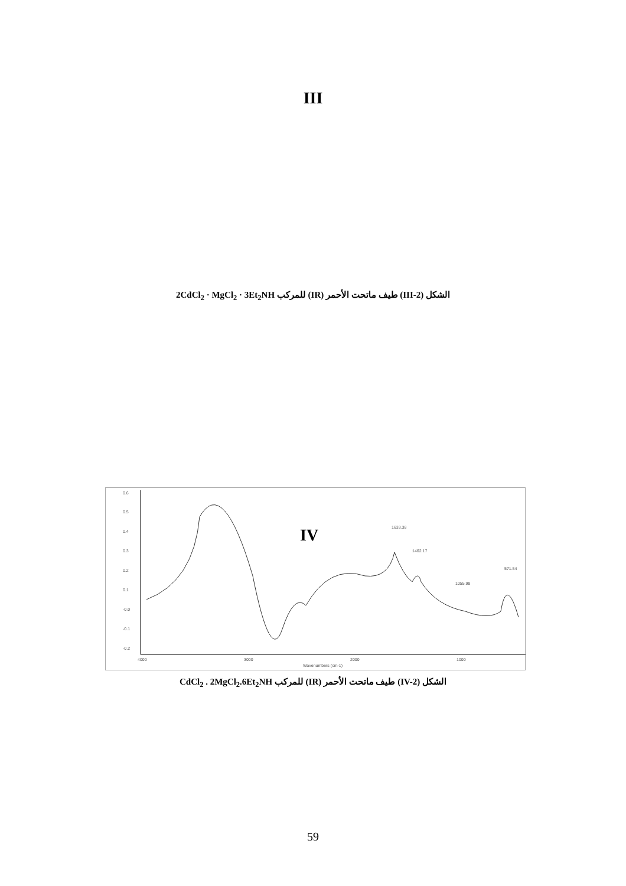III
الشكل (III-2) طيف ماتحت الأحمر (IR) للمركب 2CdCl<sub>2</sub> · MgCl<sub>2</sub> · 3Et<sub>2</sub>NH
0.6
0.5
0.4
0.3
0.2
0.1
-0.0
-0.1
-0.2
4000
3000
2000
1000
Wavenumbers (cm-1)
IV
1633.38
1462.17
1055.98
571.54
الشكل (IV-2) طيف ماتحت الأحمر (IR) للمركب CdCl<sub>2</sub> . 2MgCl<sub>2</sub>.6Et<sub>2</sub>NH
59